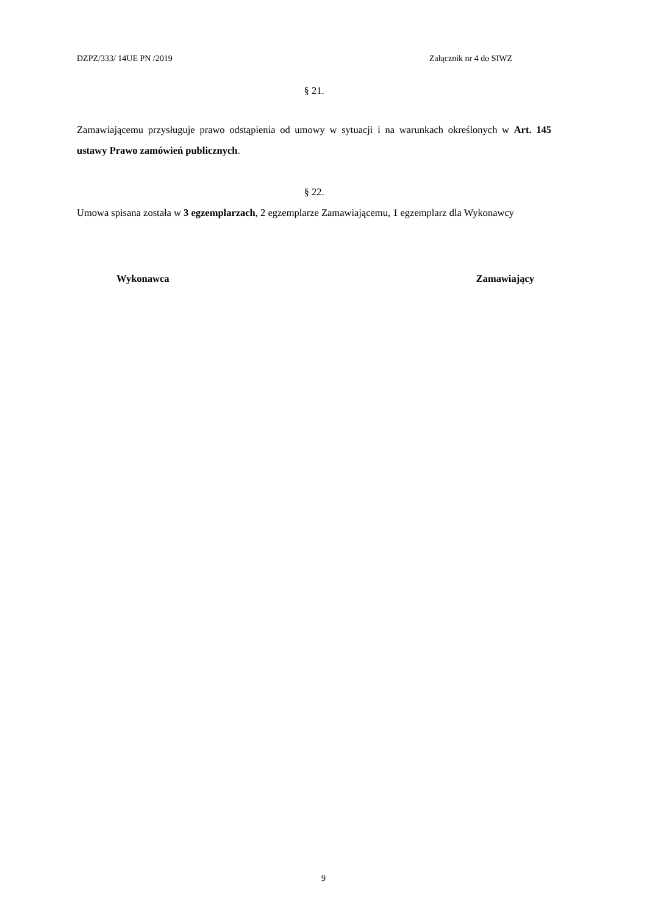DZPZ/333/ 14UE PN /2019 Załącznik nr 4 do SIWZ
§ 21.
Zamawiającemu przysługuje prawo odstąpienia od umowy w sytuacji i na warunkach określonych w Art. 145 ustawy Prawo zamówień publicznych.
§ 22.
Umowa spisana została w 3 egzemplarzach, 2 egzemplarze Zamawiającemu, 1 egzemplarz dla Wykonawcy
Wykonawca Zamawiający
9